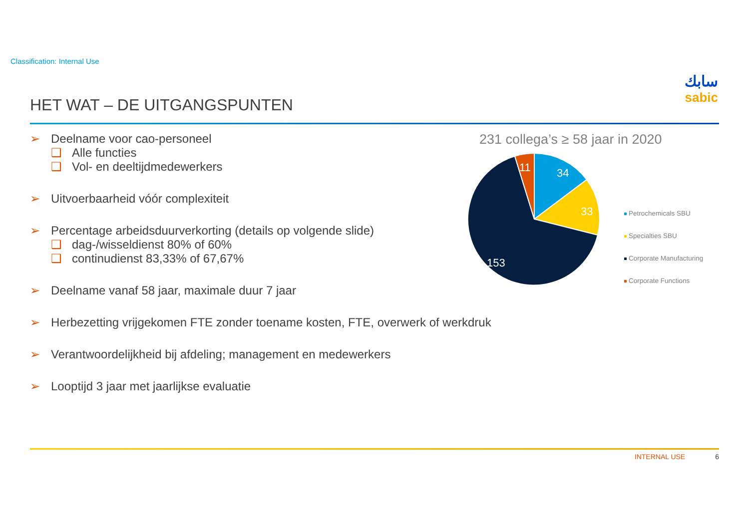Classification: Internal Use
سابك
sabic
HET WAT – DE UITGANGSPUNTEN
➢ Deelname voor cao-personeel
❑ Alle functies
❑ Vol- en deeltijdmedewerkers
➢ Uitvoerbaarheid vóór complexiteit
➢ Percentage arbeidsduurverkorting (details op volgende slide)
❑ dag-/wisseldienst 80% of 60%
❑ continudienst 83,33% of 67,67%
➢ Deelname vanaf 58 jaar, maximale duur 7 jaar
➢ Herbezetting vrijgekomen FTE zonder toename kosten, FTE, overwerk of werkdruk
➢ Verantwoordelijkheid bij afdeling; management en medewerkers
➢ Looptijd 3 jaar met jaarlijkse evaluatie
231 collega’s ≥ 58 jaar in 2020
34
33
153
11
Petrochemicals SBU
Specialties SBU
Corporate Manufacturing
Corporate Functions
INTERNAL USE 6